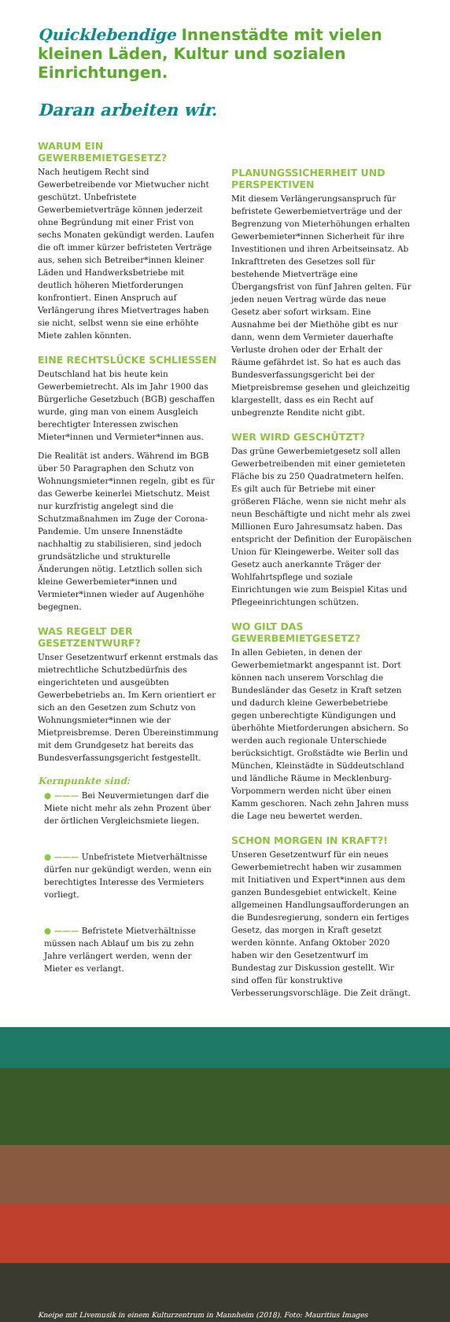Quicklebendige Innenstädte mit vielen kleinen Läden, Kultur und sozialen Einrichtungen.
Daran arbeiten wir.
WARUM EIN GEWERBEMIETGESETZ?
Nach heutigem Recht sind Gewerbetreibende vor Mietwucher nicht geschützt. Unbefristete Gewerbemietverträge können jederzeit ohne Begründung mit einer Frist von sechs Monaten gekündigt werden. Laufen die oft immer kürzer befristeten Verträge aus, sehen sich Betreiber*innen kleiner Läden und Handwerksbetriebe mit deutlich höheren Mietforderungen konfrontiert. Einen Anspruch auf Verlängerung ihres Mietvertrages haben sie nicht, selbst wenn sie eine erhöhte Miete zahlen könnten.
EINE RECHTSLÜCKE SCHLIESSEN
Deutschland hat bis heute kein Gewerbemietrecht. Als im Jahr 1900 das Bürgerliche Gesetzbuch (BGB) geschaffen wurde, ging man von einem Ausgleich berechtigter Interessen zwischen Mieter*innen und Vermieter*innen aus.
Die Realität ist anders. Während im BGB über 50 Paragraphen den Schutz von Wohnungsmieter*innen regeln, gibt es für das Gewerbe keinerlei Mietschutz. Meist nur kurzfristig angelegt sind die Schutzmaßnahmen im Zuge der Corona-Pandemie. Um unsere Innenstädte nachhaltig zu stabilisieren, sind jedoch grundsätzliche und strukturelle Änderungen nötig. Letztlich sollen sich kleine Gewerbemieter*innen und Vermieter*innen wieder auf Augenhöhe begegnen.
WAS REGELT DER GESETZENTWURF?
Unser Gesetzentwurf erkennt erstmals das mietrechtliche Schutzbedürfnis des eingerichteten und ausgeübten Gewerbebetriebs an. Im Kern orientiert er sich an den Gesetzen zum Schutz von Wohnungsmieter*innen wie der Mietpreisbremse. Deren Übereinstimmung mit dem Grundgesetz hat bereits das Bundesverfassungsgericht festgestellt.
Kernpunkte sind:
● ——— Bei Neuvermietungen darf die Miete nicht mehr als zehn Prozent über der örtlichen Vergleichsmiete liegen.
● ——— Unbefristete Mietverhältnisse dürfen nur gekündigt werden, wenn ein berechtigtes Interesse des Vermieters vorliegt.
● ——— Befristete Mietverhältnisse müssen nach Ablauf um bis zu zehn Jahre verlängert werden, wenn der Mieter es verlangt.
PLANUNGSSICHERHEIT UND PERSPEKTIVEN
Mit diesem Verlängerungsanspruch für befristete Gewerbemietverträge und der Begrenzung von Mieterhöhungen erhalten Gewerbemieter*innen Sicherheit für ihre Investitionen und ihren Arbeitseinsatz. Ab Inkrafttreten des Gesetzes soll für bestehende Mietverträge eine Übergangsfrist von fünf Jahren gelten. Für jeden neuen Vertrag würde das neue Gesetz aber sofort wirksam. Eine Ausnahme bei der Miethöhe gibt es nur dann, wenn dem Vermieter dauerhafte Verluste drohen oder der Erhalt der Räume gefährdet ist. So hat es auch das Bundesverfassungsgericht bei der Mietpreisbremse gesehen und gleichzeitig klargestellt, dass es ein Recht auf unbegrenzte Rendite nicht gibt.
WER WIRD GESCHÜTZT?
Das grüne Gewerbemietgesetz soll allen Gewerbetreibenden mit einer gemieteten Fläche bis zu 250 Quadratmetern helfen. Es gilt auch für Betriebe mit einer größeren Fläche, wenn sie nicht mehr als neun Beschäftigte und nicht mehr als zwei Millionen Euro Jahresumsatz haben. Das entspricht der Definition der Europäischen Union für Kleingewerbe. Weiter soll das Gesetz auch anerkannte Träger der Wohlfahrtspflege und soziale Einrichtungen wie zum Beispiel Kitas und Pflegeeinrichtungen schützen.
WO GILT DAS GEWERBEMIETGESETZ?
In allen Gebieten, in denen der Gewerbemietmarkt angespannt ist. Dort können nach unserem Vorschlag die Bundesländer das Gesetz in Kraft setzen und dadurch kleine Gewerbebetriebe gegen unberechtigte Kündigungen und überhöhte Mietforderungen absichern. So werden auch regionale Unterschiede berücksichtigt. Großstädte wie Berlin und München, Kleinstädte in Süddeutschland und ländliche Räume in Mecklenburg-Vorpommern werden nicht über einen Kamm geschoren. Nach zehn Jahren muss die Lage neu bewertet werden.
SCHON MORGEN IN KRAFT?!
Unseren Gesetzentwurf für ein neues Gewerbemietrecht haben wir zusammen mit Initiativen und Expert*innen aus dem ganzen Bundesgebiet entwickelt. Keine allgemeinen Handlungsaufforderungen an die Bundesregierung, sondern ein fertiges Gesetz, das morgen in Kraft gesetzt werden könnte. Anfang Oktober 2020 haben wir den Gesetzentwurf im Bundestag zur Diskussion gestellt. Wir sind offen für konstruktive Verbesserungsvorschläge. Die Zeit drängt.
Kneipe mit Livemusik in einem Kulturzentrum in Mannheim (2018). Foto: Mauritius Images